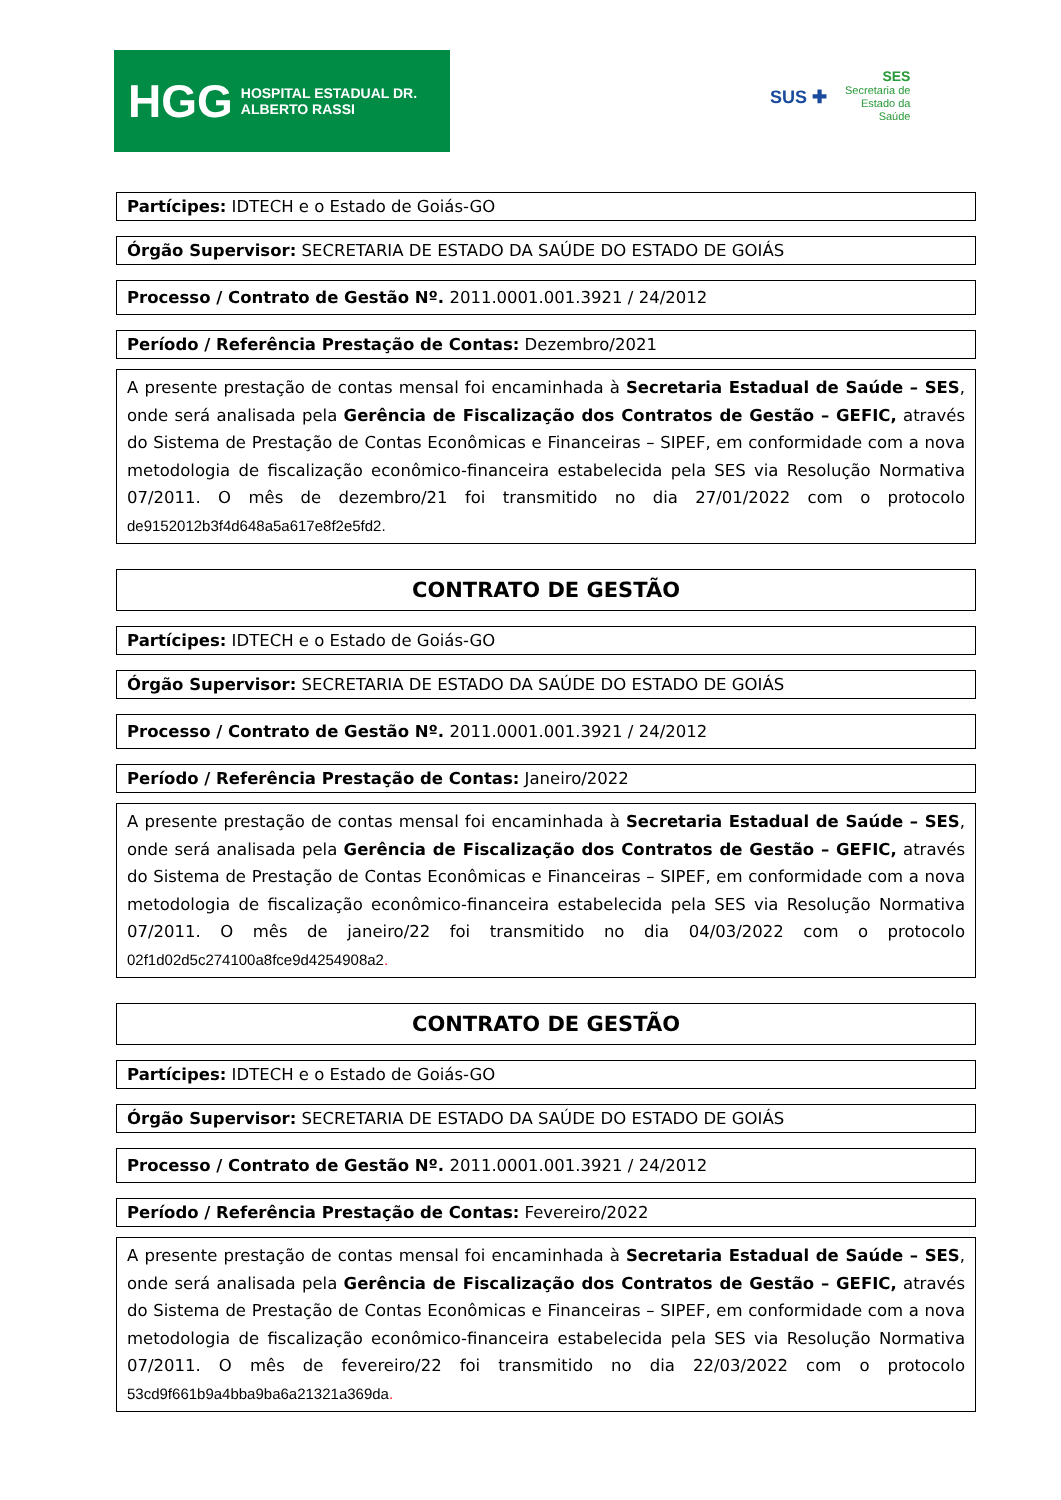HGG HOSPITAL ESTADUAL DR. ALBERTO RASSI
SUS ✚ SES
Secretaria de
Estado da
Saúde
Partícipes: IDTECH e o Estado de Goiás-GO
Órgão Supervisor: SECRETARIA DE ESTADO DA SAÚDE DO ESTADO DE GOIÁS
Processo / Contrato de Gestão Nº. 2011.0001.001.3921 / 24/2012
Período / Referência Prestação de Contas: Dezembro/2021
A presente prestação de contas mensal foi encaminhada à Secretaria Estadual de Saúde – SES, onde será analisada pela Gerência de Fiscalização dos Contratos de Gestão – GEFIC, através do Sistema de Prestação de Contas Econômicas e Financeiras – SIPEF, em conformidade com a nova metodologia de fiscalização econômico-financeira estabelecida pela SES via Resolução Normativa 07/2011. O mês de dezembro/21 foi transmitido no dia 27/01/2022 com o protocolo de9152012b3f4d648a5a617e8f2e5fd2.
CONTRATO DE GESTÃO
Partícipes: IDTECH e o Estado de Goiás-GO
Órgão Supervisor: SECRETARIA DE ESTADO DA SAÚDE DO ESTADO DE GOIÁS
Processo / Contrato de Gestão Nº. 2011.0001.001.3921 / 24/2012
Período / Referência Prestação de Contas: Janeiro/2022
A presente prestação de contas mensal foi encaminhada à Secretaria Estadual de Saúde – SES, onde será analisada pela Gerência de Fiscalização dos Contratos de Gestão – GEFIC, através do Sistema de Prestação de Contas Econômicas e Financeiras – SIPEF, em conformidade com a nova metodologia de fiscalização econômico-financeira estabelecida pela SES via Resolução Normativa 07/2011. O mês de janeiro/22 foi transmitido no dia 04/03/2022 com o protocolo 02f1d02d5c274100a8fce9d4254908a2.
CONTRATO DE GESTÃO
Partícipes: IDTECH e o Estado de Goiás-GO
Órgão Supervisor: SECRETARIA DE ESTADO DA SAÚDE DO ESTADO DE GOIÁS
Processo / Contrato de Gestão Nº. 2011.0001.001.3921 / 24/2012
Período / Referência Prestação de Contas: Fevereiro/2022
A presente prestação de contas mensal foi encaminhada à Secretaria Estadual de Saúde – SES, onde será analisada pela Gerência de Fiscalização dos Contratos de Gestão – GEFIC, através do Sistema de Prestação de Contas Econômicas e Financeiras – SIPEF, em conformidade com a nova metodologia de fiscalização econômico-financeira estabelecida pela SES via Resolução Normativa 07/2011. O mês de fevereiro/22 foi transmitido no dia 22/03/2022 com o protocolo 53cd9f661b9a4bba9ba6a21321a369da.